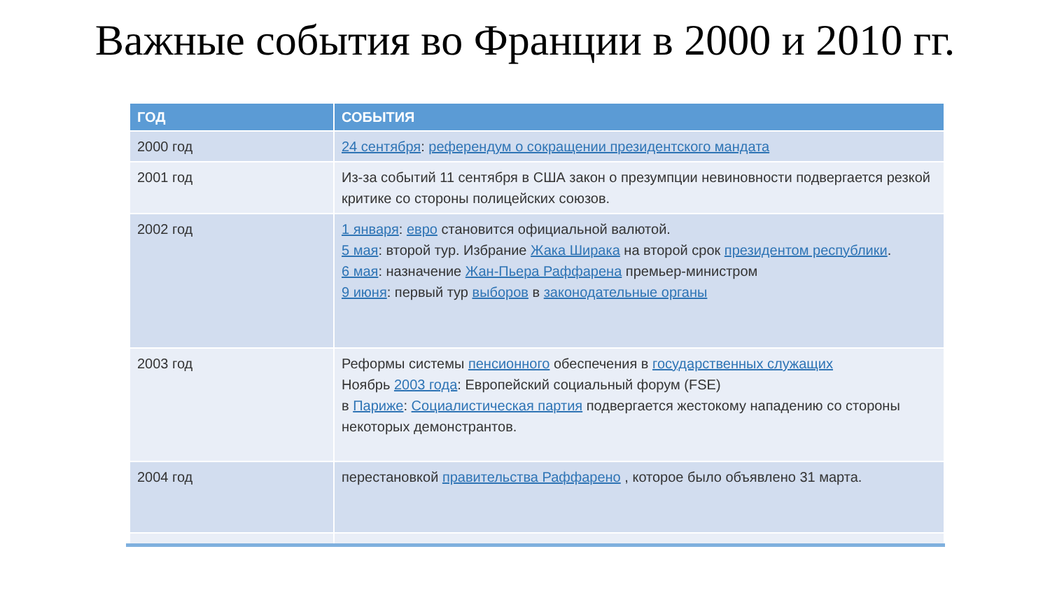Важные события во Франции в 2000 и 2010 гг.
| ГОД | СОБЫТИЯ |
| --- | --- |
| 2000 год | 24 сентября : референдум о сокращении президентского мандата |
| 2001 год | Из-за событий 11 сентября в США закон о презумпции невиновности подвергается резкой критике со стороны полицейских союзов. |
| 2002 год | 1 января : евро становится официальной валютой. 5 мая : второй тур. Избрание Жака Ширака на второй срок президентом республики . 6 мая : назначение Жан-Пьера Раффарена премьер-министром 9 июня : первый тур выборов в законодательные органы |
| 2003 год | Реформы системы пенсионного обеспечения в государственных служащих Ноябрь 2003 года : Европейский социальный форум (FSE) в Париже : Социалистическая партия подвергается жестокому нападению со стороны некоторых демонстрантов. |
| 2004 год | перестановкой правительства Раффарено , которое было объявлено 31 марта. |